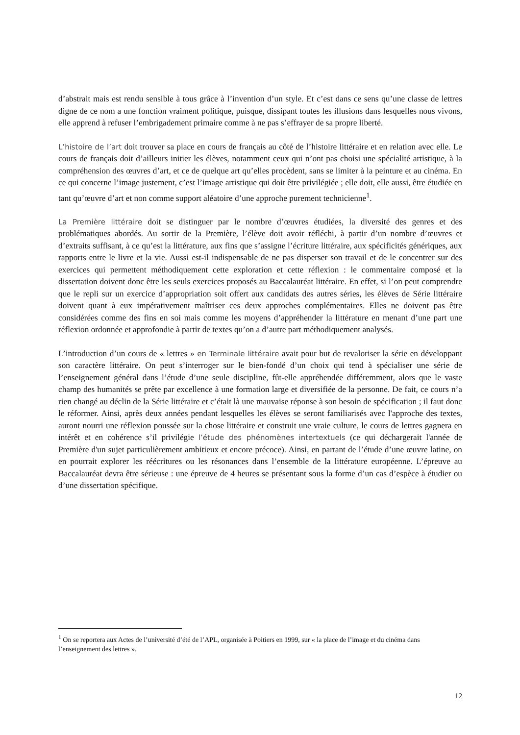d’abstrait mais est rendu sensible à tous grâce à l’invention d’un style. Et c’est dans ce sens qu’une classe de lettres digne de ce nom a une fonction vraiment politique, puisque, dissipant toutes les illusions dans lesquelles nous vivons, elle apprend à refuser l’embrigadement primaire comme à ne pas s’effrayer de sa propre liberté.
L’histoire de l’art doit trouver sa place en cours de français au côté de l’histoire littéraire et en relation avec elle. Le cours de français doit d’ailleurs initier les élèves, notamment ceux qui n’ont pas choisi une spécialité artistique, à la compréhension des œuvres d’art, et ce de quelque art qu’elles procèdent, sans se limiter à la peinture et au cinéma. En ce qui concerne l’image justement, c’est l’image artistique qui doit être privilégiée ; elle doit, elle aussi, être étudiée en tant qu’œuvre d’art et non comme support aléatoire d’une approche purement technicienne<sup>1</sup>.
La Première littéraire doit se distinguer par le nombre d’œuvres étudiées, la diversité des genres et des problématiques abordés. Au sortir de la Première, l’élève doit avoir réfléchi, à partir d’un nombre d’œuvres et d’extraits suffisant, à ce qu’est la littérature, aux fins que s’assigne l’écriture littéraire, aux spécificités génériques, aux rapports entre le livre et la vie. Aussi est-il indispensable de ne pas disperser son travail et de le concentrer sur des exercices qui permettent méthodiquement cette exploration et cette réflexion : le commentaire composé et la dissertation doivent donc être les seuls exercices proposés au Baccalauréat littéraire. En effet, si l’on peut comprendre que le repli sur un exercice d’appropriation soit offert aux candidats des autres séries, les élèves de Série littéraire doivent quant à eux impérativement maîtriser ces deux approches complémentaires. Elles ne doivent pas être considérées comme des fins en soi mais comme les moyens d’appréhender la littérature en menant d’une part une réflexion ordonnée et approfondie à partir de textes qu’on a d’autre part méthodiquement analysés.
L’introduction d’un cours de « lettres » en Terminale littéraire avait pour but de revaloriser la série en développant son caractère littéraire. On peut s’interroger sur le bien-fondé d’un choix qui tend à spécialiser une série de l’enseignement général dans l’étude d’une seule discipline, fût-elle appréhendée différemment, alors que le vaste champ des humanités se prête par excellence à une formation large et diversifiée de la personne. De fait, ce cours n’a rien changé au déclin de la Série littéraire et c’était là une mauvaise réponse à son besoin de spécification ; il faut donc le réformer. Ainsi, après deux années pendant lesquelles les élèves se seront familiarisés avec l'approche des textes, auront nourri une réflexion poussée sur la chose littéraire et construit une vraie culture, le cours de lettres gagnera en intérêt et en cohérence s’il privilégie l’étude des phénomènes intertextuels (ce qui déchargerait l'année de Première d'un sujet particulièrement ambitieux et encore précoce). Ainsi, en partant de l’étude d’une œuvre latine, on en pourrait explorer les réécritures ou les résonances dans l’ensemble de la littérature européenne. L’épreuve au Baccalauréat devra être sérieuse : une épreuve de 4 heures se présentant sous la forme d’un cas d’espèce à étudier ou d’une dissertation spécifique.
<sup>1</sup> On se reportera aux Actes de l’université d’été de l’APL, organisée à Poitiers en 1999, sur « la place de l’image et du cinéma dans l’enseignement des lettres ».
12